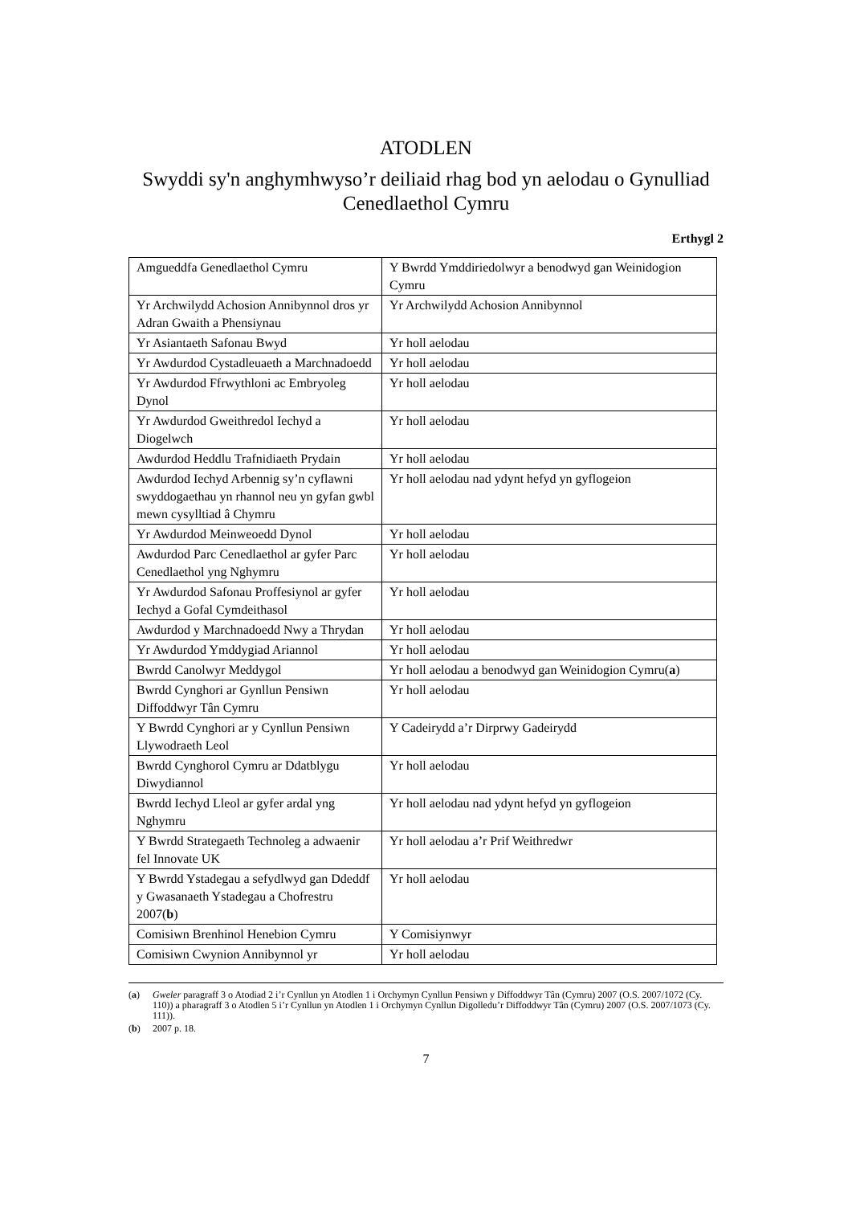ATODLEN
Swyddi sy'n anghymhwyso’r deiliaid rhag bod yn aelodau o Gynulliad Cenedlaethol Cymru
Erthygl 2
| Amgueddfa Genedlaethol Cymru | Y Bwrdd Ymddiriedolwyr a benodwyd gan Weinidogion Cymru |
| Yr Archwilydd Achosion Annibynnol dros yr Adran Gwaith a Phensiynau | Yr Archwilydd Achosion Annibynnol |
| Yr Asiantaeth Safonau Bwyd | Yr holl aelodau |
| Yr Awdurdod Cystadleuaeth a Marchnadoedd | Yr holl aelodau |
| Yr Awdurdod Ffrwythloni ac Embryoleg Dynol | Yr holl aelodau |
| Yr Awdurdod Gweithredol Iechyd a Diogelwch | Yr holl aelodau |
| Awdurdod Heddlu Trafnidiaeth Prydain | Yr holl aelodau |
| Awdurdod Iechyd Arbennig sy’n cyflawni swyddogaethau yn rhannol neu yn gyfan gwbl mewn cysylltiad â Chymru | Yr holl aelodau nad ydynt hefyd yn gyflogeion |
| Yr Awdurdod Meinweoedd Dynol | Yr holl aelodau |
| Awdurdod Parc Cenedlaethol ar gyfer Parc Cenedlaethol yng Nghymru | Yr holl aelodau |
| Yr Awdurdod Safonau Proffesiynol ar gyfer Iechyd a Gofal Cymdeithasol | Yr holl aelodau |
| Awdurdod y Marchnadoedd Nwy a Thrydan | Yr holl aelodau |
| Yr Awdurdod Ymddygiad Ariannol | Yr holl aelodau |
| Bwrdd Canolwyr Meddygol | Yr holl aelodau a benodwyd gan Weinidogion Cymru( a ) |
| Bwrdd Cynghori ar Gynllun Pensiwn Diffoddwyr Tân Cymru | Yr holl aelodau |
| Y Bwrdd Cynghori ar y Cynllun Pensiwn Llywodraeth Leol | Y Cadeirydd a’r Dirprwy Gadeirydd |
| Bwrdd Cynghorol Cymru ar Ddatblygu Diwydiannol | Yr holl aelodau |
| Bwrdd Iechyd Lleol ar gyfer ardal yng Nghymru | Yr holl aelodau nad ydynt hefyd yn gyflogeion |
| Y Bwrdd Strategaeth Technoleg a adwaenir fel Innovate UK | Yr holl aelodau a’r Prif Weithredwr |
| Y Bwrdd Ystadegau a sefydlwyd gan Ddeddf y Gwasanaeth Ystadegau a Chofrestru 2007( b ) | Yr holl aelodau |
| Comisiwn Brenhinol Henebion Cymru | Y Comisiynwyr |
| Comisiwn Cwynion Annibynnol yr | Yr holl aelodau |
(a) Gweler paragraff 3 o Atodiad 2 i’r Cynllun yn Atodlen 1 i Orchymyn Cynllun Pensiwn y Diffoddwyr Tân (Cymru) 2007 (O.S. 2007/1072 (Cy. 110)) a pharagraff 3 o Atodlen 5 i’r Cynllun yn Atodlen 1 i Orchymyn Cynllun Digolledu’r Diffoddwyr Tân (Cymru) 2007 (O.S. 2007/1073 (Cy. 111)).
(b) 2007 p. 18.
7